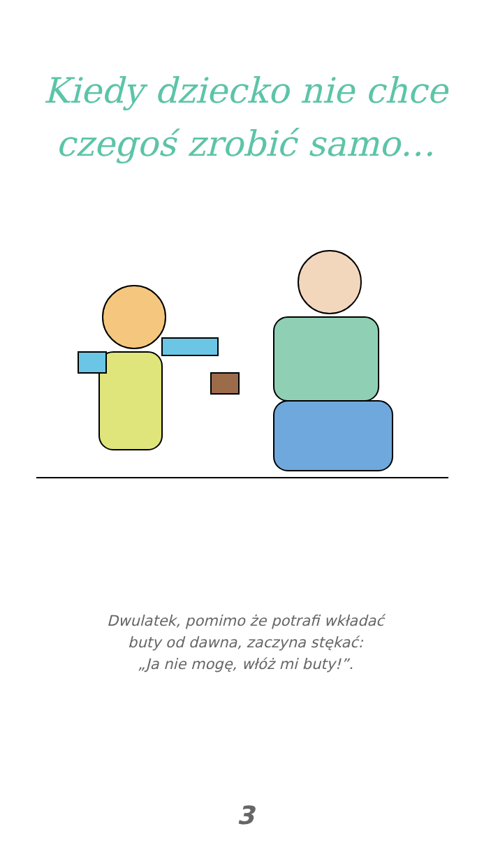Kiedy dziecko nie chce
czegoś zrobić samo…
Dwulatek, pomimo że potrafi wkładać
buty od dawna, zaczyna stękać:
„Ja nie mogę, włóż mi buty!”.
3